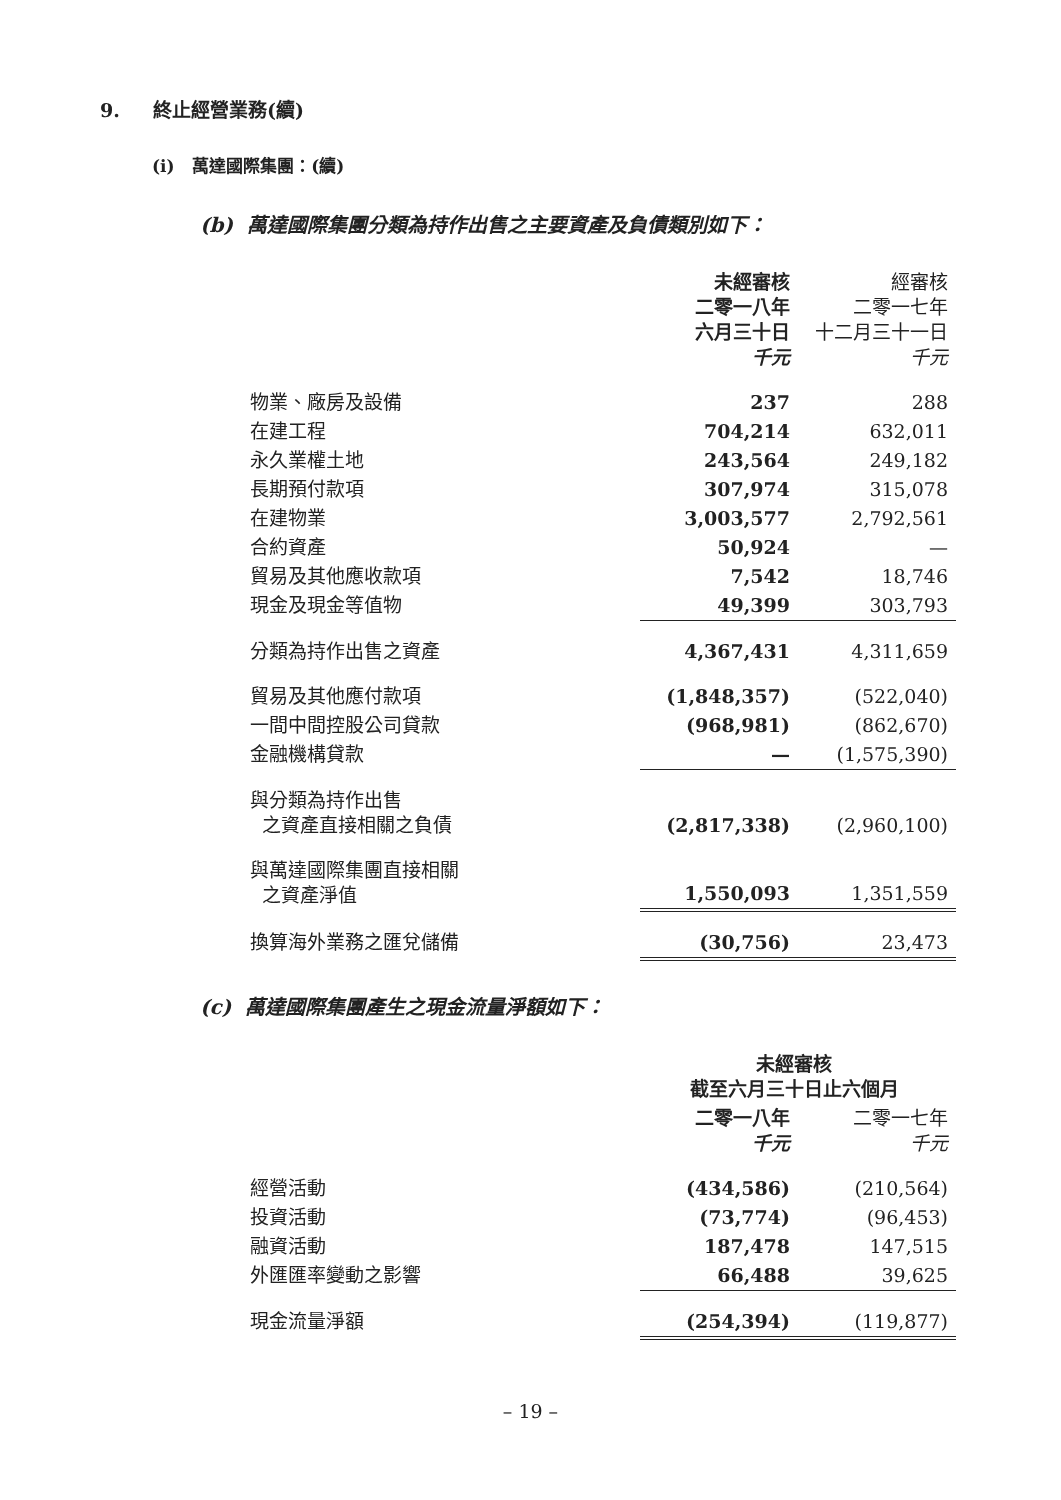9. 終止經營業務(續)
(i) 萬達國際集團：(續)
(b) 萬達國際集團分類為持作出售之主要資產及負債類別如下：
| | 未經審核 二零一八年 六月三十日 千元 | 經審核 二零一七年 十二月三十一日 千元 |
| 物業、廠房及設備 | 237 | 288 |
| 在建工程 | 704,214 | 632,011 |
| 永久業權土地 | 243,564 | 249,182 |
| 長期預付款項 | 307,974 | 315,078 |
| 在建物業 | 3,003,577 | 2,792,561 |
| 合約資產 | 50,924 | — |
| 貿易及其他應收款項 | 7,542 | 18,746 |
| 現金及現金等值物 | 49,399 | 303,793 |
| 分類為持作出售之資產 | 4,367,431 | 4,311,659 |
| 貿易及其他應付款項 | (1,848,357) | (522,040) |
| 一間中間控股公司貸款 | (968,981) | (862,670) |
| 金融機構貸款 | — | (1,575,390) |
| 與分類為持作出售 之資產直接相關之負債 | (2,817,338) | (2,960,100) |
| 與萬達國際集團直接相關 之資產淨值 | 1,550,093 | 1,351,559 |
| 換算海外業務之匯兌儲備 | (30,756) | 23,473 |
(c) 萬達國際集團產生之現金流量淨額如下：
| | 未經審核 截至六月三十日止六個月 | |
| | 二零一八年 千元 | 二零一七年 千元 |
| 經營活動 | (434,586) | (210,564) |
| 投資活動 | (73,774) | (96,453) |
| 融資活動 | 187,478 | 147,515 |
| 外匯匯率變動之影響 | 66,488 | 39,625 |
| 現金流量淨額 | (254,394) | (119,877) |
– 19 –